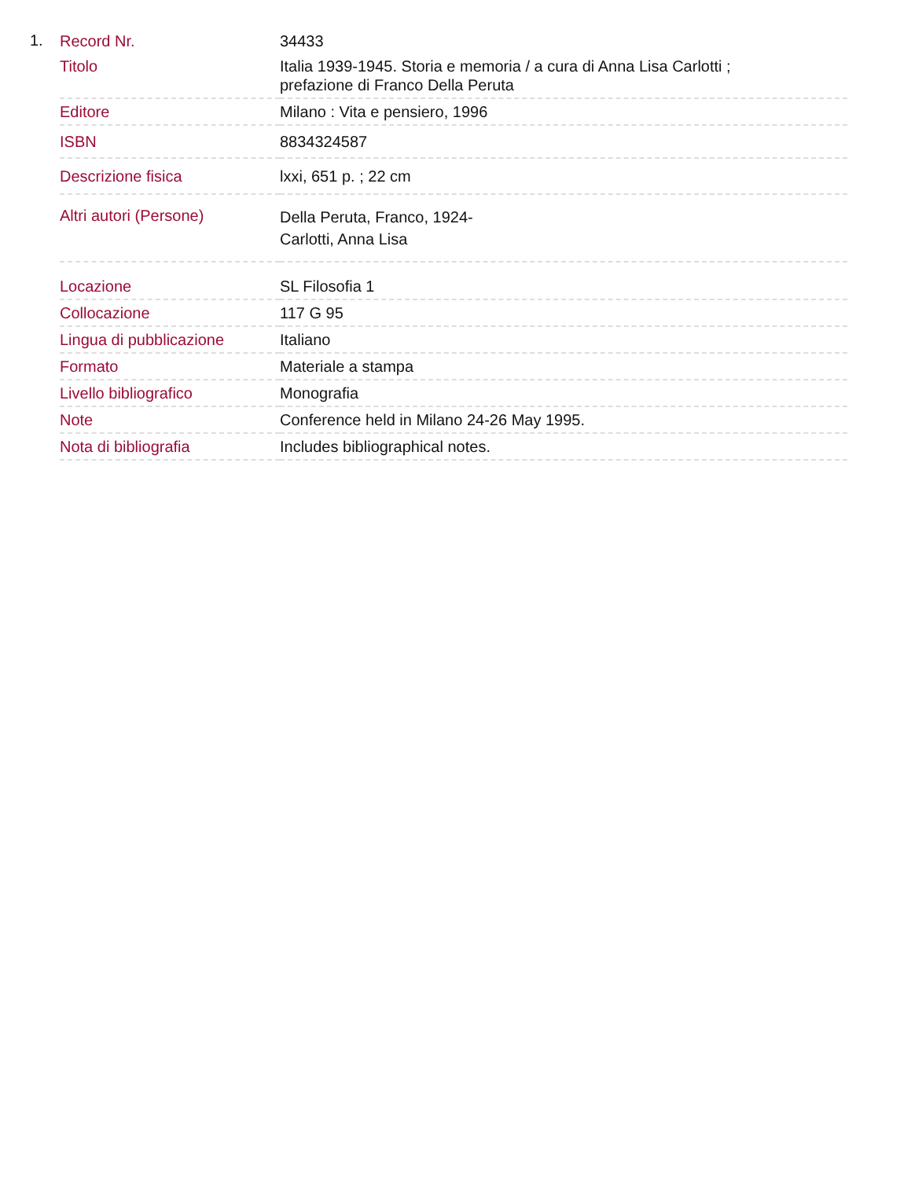1.
| Record Nr. | 34433 |
| Titolo | Italia 1939-1945. Storia e memoria / a cura di Anna Lisa Carlotti ; prefazione di Franco Della Peruta |
| Editore | Milano : Vita e pensiero, 1996 |
| ISBN | 8834324587 |
| Descrizione fisica | lxxi, 651 p. ; 22 cm |
| Altri autori (Persone) | Della Peruta, Franco, 1924- Carlotti, Anna Lisa |
| Locazione | SL Filosofia 1 |
| Collocazione | 117 G 95 |
| Lingua di pubblicazione | Italiano |
| Formato | Materiale a stampa |
| Livello bibliografico | Monografia |
| Note | Conference held in Milano 24-26 May 1995. |
| Nota di bibliografia | Includes bibliographical notes. |